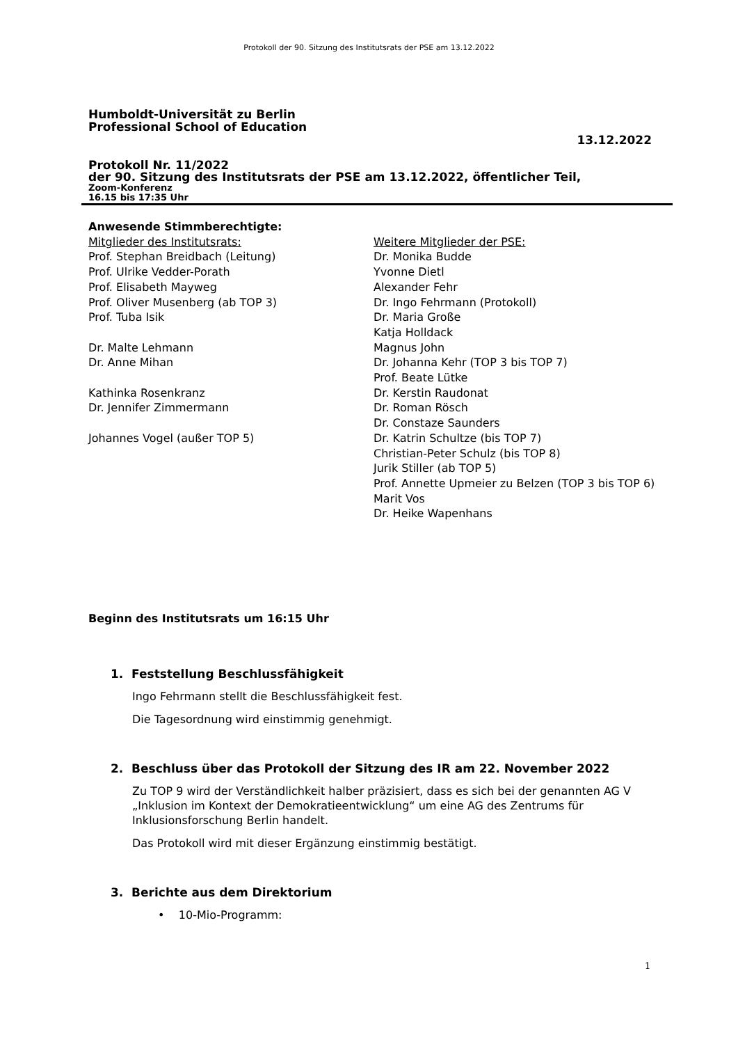Protokoll der 90. Sitzung des Institutsrats der PSE am 13.12.2022
Humboldt-Universität zu Berlin
Professional School of Education
13.12.2022
Protokoll Nr. 11/2022
der 90. Sitzung des Institutsrats der PSE am 13.12.2022, öffentlicher Teil,
Zoom-Konferenz
16.15 bis 17:35 Uhr
Anwesende Stimmberechtigte:
Mitglieder des Institutsrats:
Prof. Stephan Breidbach (Leitung)
Prof. Ulrike Vedder-Porath
Prof. Elisabeth Mayweg
Prof. Oliver Musenberg (ab TOP 3)
Prof. Tuba Isik
Dr. Malte Lehmann
Dr. Anne Mihan
Kathinka Rosenkranz
Dr. Jennifer Zimmermann
Johannes Vogel (außer TOP 5)
Weitere Mitglieder der PSE:
Dr. Monika Budde
Yvonne Dietl
Alexander Fehr
Dr. Ingo Fehrmann (Protokoll)
Dr. Maria Große
Katja Holldack
Magnus John
Dr. Johanna Kehr (TOP 3 bis TOP 7)
Prof. Beate Lütke
Dr. Kerstin Raudonat
Dr. Roman Rösch
Dr. Constaze Saunders
Dr. Katrin Schultze (bis TOP 7)
Christian-Peter Schulz (bis TOP 8)
Jurik Stiller (ab TOP 5)
Prof. Annette Upmeier zu Belzen (TOP 3 bis TOP 6)
Marit Vos
Dr. Heike Wapenhans
Beginn des Institutsrats um 16:15 Uhr
1. Feststellung Beschlussfähigkeit
Ingo Fehrmann stellt die Beschlussfähigkeit fest.
Die Tagesordnung wird einstimmig genehmigt.
2. Beschluss über das Protokoll der Sitzung des IR am 22. November 2022
Zu TOP 9 wird der Verständlichkeit halber präzisiert, dass es sich bei der genannten AG V „Inklusion im Kontext der Demokratieentwicklung“ um eine AG des Zentrums für Inklusionsforschung Berlin handelt.
Das Protokoll wird mit dieser Ergänzung einstimmig bestätigt.
3. Berichte aus dem Direktorium
• 10-Mio-Programm:
1